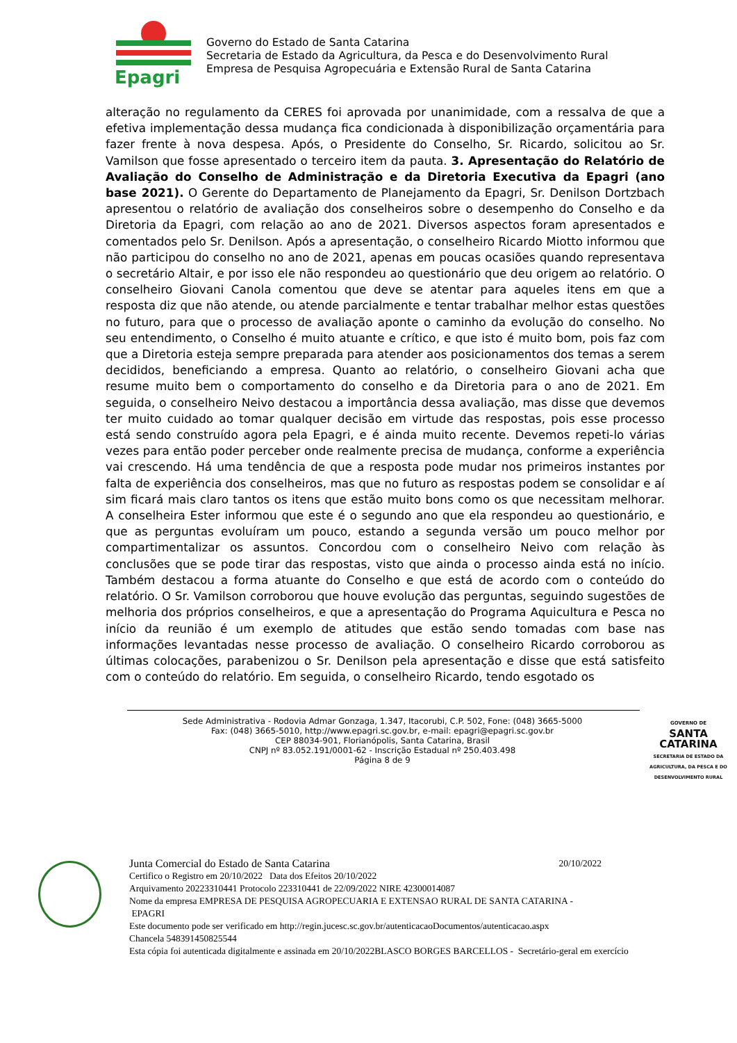Epagri
Governo do Estado de Santa Catarina
Secretaria de Estado da Agricultura, da Pesca e do Desenvolvimento Rural
Empresa de Pesquisa Agropecuária e Extensão Rural de Santa Catarina
alteração no regulamento da CERES foi aprovada por unanimidade, com a ressalva de que a efetiva implementação dessa mudança fica condicionada à disponibilização orçamentária para fazer frente à nova despesa. Após, o Presidente do Conselho, Sr. Ricardo, solicitou ao Sr. Vamilson que fosse apresentado o terceiro item da pauta. 3. Apresentação do Relatório de Avaliação do Conselho de Administração e da Diretoria Executiva da Epagri (ano base 2021). O Gerente do Departamento de Planejamento da Epagri, Sr. Denilson Dortzbach apresentou o relatório de avaliação dos conselheiros sobre o desempenho do Conselho e da Diretoria da Epagri, com relação ao ano de 2021. Diversos aspectos foram apresentados e comentados pelo Sr. Denilson. Após a apresentação, o conselheiro Ricardo Miotto informou que não participou do conselho no ano de 2021, apenas em poucas ocasiões quando representava o secretário Altair, e por isso ele não respondeu ao questionário que deu origem ao relatório. O conselheiro Giovani Canola comentou que deve se atentar para aqueles itens em que a resposta diz que não atende, ou atende parcialmente e tentar trabalhar melhor estas questões no futuro, para que o processo de avaliação aponte o caminho da evolução do conselho. No seu entendimento, o Conselho é muito atuante e crítico, e que isto é muito bom, pois faz com que a Diretoria esteja sempre preparada para atender aos posicionamentos dos temas a serem decididos, beneficiando a empresa. Quanto ao relatório, o conselheiro Giovani acha que resume muito bem o comportamento do conselho e da Diretoria para o ano de 2021. Em seguida, o conselheiro Neivo destacou a importância dessa avaliação, mas disse que devemos ter muito cuidado ao tomar qualquer decisão em virtude das respostas, pois esse processo está sendo construído agora pela Epagri, e é ainda muito recente. Devemos repeti-lo várias vezes para então poder perceber onde realmente precisa de mudança, conforme a experiência vai crescendo. Há uma tendência de que a resposta pode mudar nos primeiros instantes por falta de experiência dos conselheiros, mas que no futuro as respostas podem se consolidar e aí sim ficará mais claro tantos os itens que estão muito bons como os que necessitam melhorar. A conselheira Ester informou que este é o segundo ano que ela respondeu ao questionário, e que as perguntas evoluíram um pouco, estando a segunda versão um pouco melhor por compartimentalizar os assuntos. Concordou com o conselheiro Neivo com relação às conclusões que se pode tirar das respostas, visto que ainda o processo ainda está no início. Também destacou a forma atuante do Conselho e que está de acordo com o conteúdo do relatório. O Sr. Vamilson corroborou que houve evolução das perguntas, seguindo sugestões de melhoria dos próprios conselheiros, e que a apresentação do Programa Aquicultura e Pesca no início da reunião é um exemplo de atitudes que estão sendo tomadas com base nas informações levantadas nesse processo de avaliação. O conselheiro Ricardo corroborou as últimas colocações, parabenizou o Sr. Denilson pela apresentação e disse que está satisfeito com o conteúdo do relatório. Em seguida, o conselheiro Ricardo, tendo esgotado os
Sede Administrativa - Rodovia Admar Gonzaga, 1.347, Itacorubi, C.P. 502, Fone: (048) 3665-5000
Fax: (048) 3665-5010, http://www.epagri.sc.gov.br, e-mail: epagri@epagri.sc.gov.br
CEP 88034-901, Florianópolis, Santa Catarina, Brasil
CNPJ nº 83.052.191/0001-62 - Inscrição Estadual nº 250.403.498
Página 8 de 9
GOVERNO DE
SANTA
CATARINA
SECRETARIA DE ESTADO DA AGRICULTURA, DA PESCA E DO DESENVOLVIMENTO RURAL
Junta Comercial do Estado de Santa Catarina 20/10/2022
Certifico o Registro em 20/10/2022 Data dos Efeitos 20/10/2022
Arquivamento 20223310441 Protocolo 223310441 de 22/09/2022 NIRE 42300014087
Nome da empresa EMPRESA DE PESQUISA AGROPECUARIA E EXTENSAO RURAL DE SANTA CATARINA -
EPAGRI
Este documento pode ser verificado em http://regin.jucesc.sc.gov.br/autenticacaoDocumentos/autenticacao.aspx
Chancela 548391450825544
Esta cópia foi autenticada digitalmente e assinada em 20/10/2022BLASCO BORGES BARCELLOS - Secretário-geral em exercício